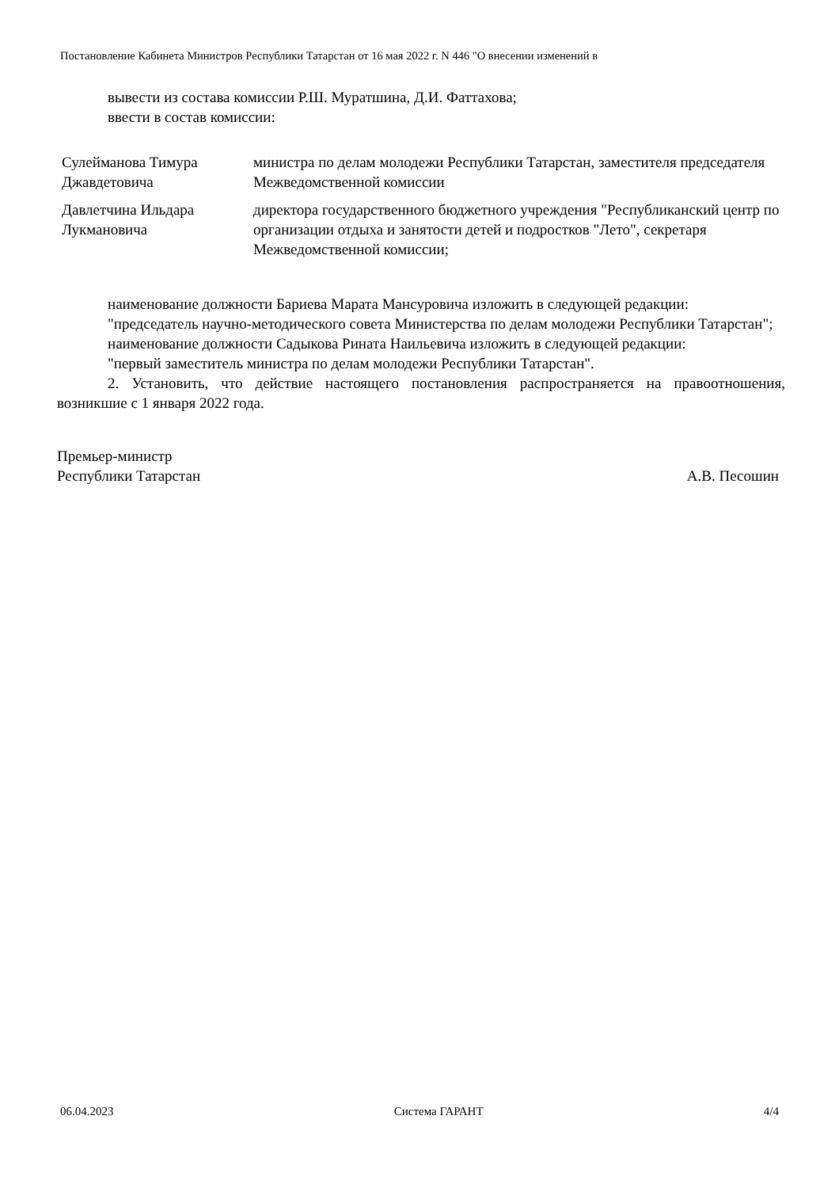Постановление Кабинета Министров Республики Татарстан от 16 мая 2022 г. N 446 "О внесении изменений в
вывести из состава комиссии Р.Ш. Муратшина, Д.И. Фаттахова;
ввести в состав комиссии:
| Сулейманова Тимура Джавдетовича | министра по делам молодежи Республики Татарстан, заместителя председателя Межведомственной комиссии |
| Давлетчина Ильдара Лукмановича | директора государственного бюджетного учреждения "Республиканский центр по организации отдыха и занятости детей и подростков "Лето", секретаря Межведомственной комиссии; |
наименование должности Бариева Марата Мансуровича изложить в следующей редакции:
"председатель научно-методического совета Министерства по делам молодежи Республики Татарстан";
наименование должности Садыкова Рината Наильевича изложить в следующей редакции:
"первый заместитель министра по делам молодежи Республики Татарстан".
2. Установить, что действие настоящего постановления распространяется на правоотношения, возникшие с 1 января 2022 года.
Премьер-министр
Республики Татарстан
А.В. Песошин
06.04.2023 Система ГАРАНТ 4/4